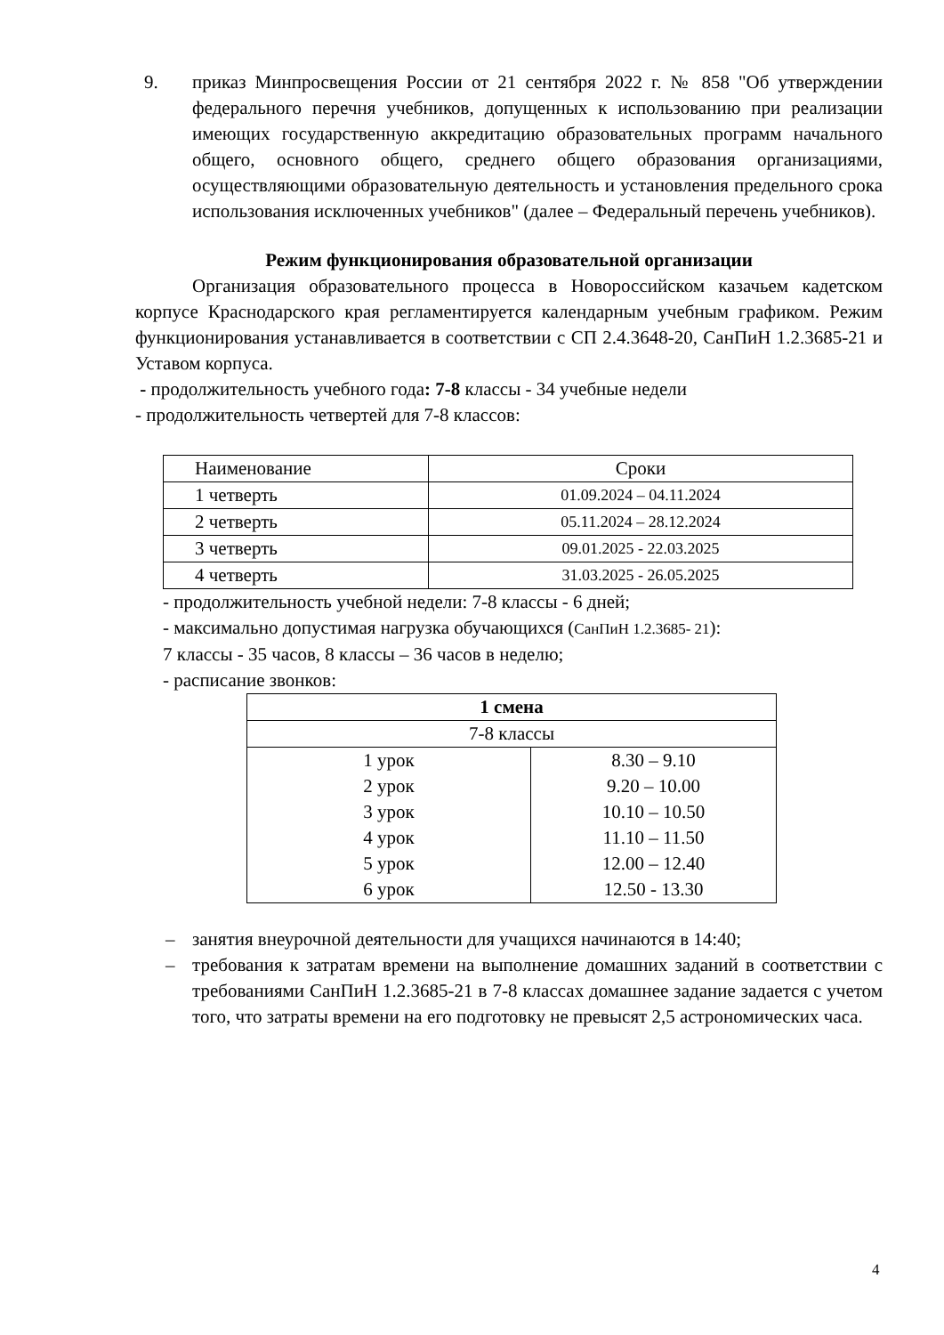9. приказ Минпросвещения России от 21 сентября 2022 г. № 858 "Об утверждении федерального перечня учебников, допущенных к использованию при реализации имеющих государственную аккредитацию образовательных программ начального общего, основного общего, среднего общего образования организациями, осуществляющими образовательную деятельность и установления предельного срока использования исключенных учебников" (далее – Федеральный перечень учебников).
Режим функционирования образовательной организации
Организация образовательного процесса в Новороссийском казачьем кадетском корпусе Краснодарского края регламентируется календарным учебным графиком. Режим функционирования устанавливается в соответствии с СП 2.4.3648-20, СанПиН 1.2.3685-21 и Уставом корпуса.
- продолжительность учебного года: 7-8 классы - 34 учебные недели
- продолжительность четвертей для 7-8 классов:
| Наименование | Сроки |
| 1 четверть | 01.09.2024 – 04.11.2024 |
| 2 четверть | 05.11.2024 – 28.12.2024 |
| 3 четверть | 09.01.2025 - 22.03.2025 |
| 4 четверть | 31.03.2025 - 26.05.2025 |
- продолжительность учебной недели: 7-8 классы - 6 дней;
- максимально допустимая нагрузка обучающихся (СанПиН 1.2.3685- 21):
7 классы - 35 часов, 8 классы – 36 часов в неделю;
- расписание звонков:
| 1 смена | |
| --- | --- |
| 7-8 классы | |
| 1 урок 2 урок 3 урок 4 урок 5 урок 6 урок | 8.30 – 9.10 9.20 – 10.00 10.10 – 10.50 11.10 – 11.50 12.00 – 12.40 12.50 - 13.30 |
– занятия внеурочной деятельности для учащихся начинаются в 14:40;
– требования к затратам времени на выполнение домашних заданий в соответствии с требованиями СанПиН 1.2.3685-21 в 7-8 классах домашнее задание задается с учетом того, что затраты времени на его подготовку не превысят 2,5 астрономических часа.
4